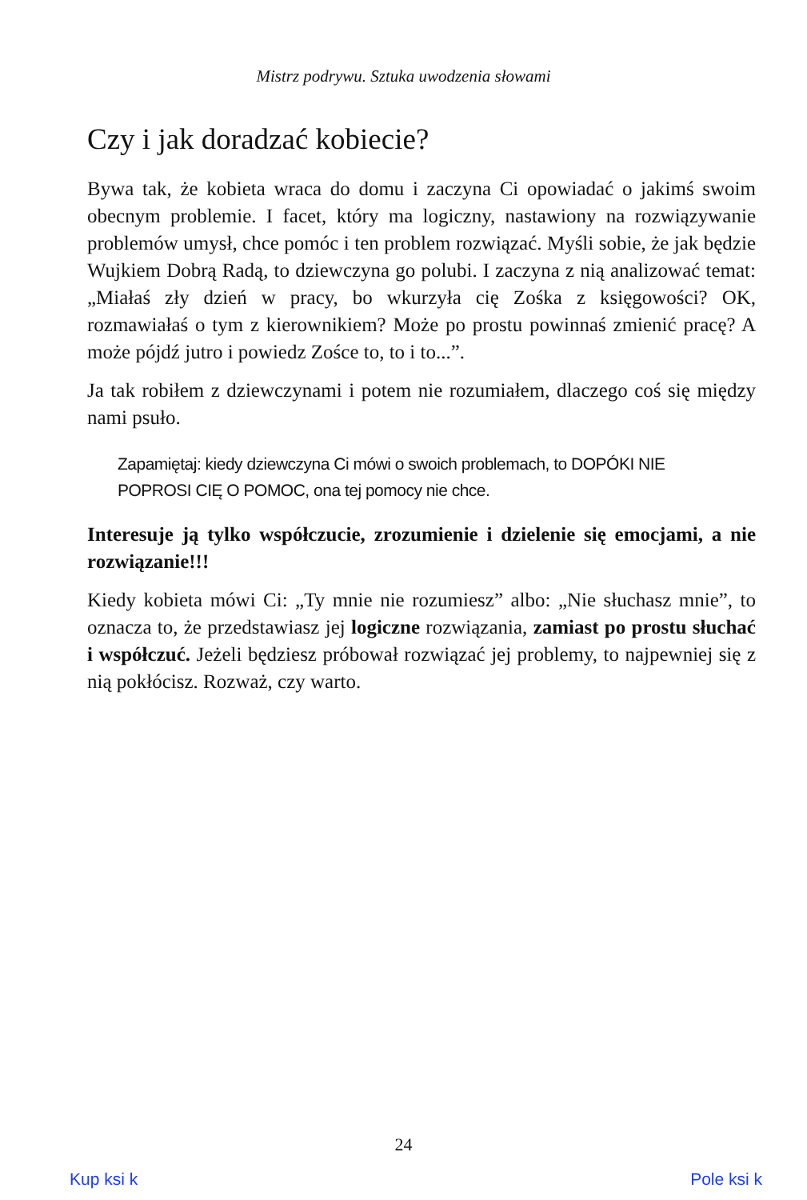Mistrz podrywu. Sztuka uwodzenia słowami
Czy i jak doradzać kobiecie?
Bywa tak, że kobieta wraca do domu i zaczyna Ci opowiadać o jakimś swoim obecnym problemie. I facet, który ma logiczny, nastawiony na rozwiązywanie problemów umysł, chce pomóc i ten problem rozwiązać. Myśli sobie, że jak będzie Wujkiem Dobrą Radą, to dziewczyna go polubi. I zaczyna z nią analizować temat: „Miałaś zły dzień w pracy, bo wkurzyła cię Zośka z księgowości? OK, rozmawiałaś o tym z kierowni­kiem? Może po prostu powinnaś zmienić pracę? A może pójdź jutro i powiedz Zośce to, to i to...”.
Ja tak robiłem z dziewczynami i potem nie rozumiałem, dlaczego coś się między nami psuło.
Zapamiętaj: kiedy dziewczyna Ci mówi o swoich problemach, to DOPÓKI NIE POPROSI CIĘ O POMOC, ona tej pomocy nie chce.
Interesuje ją tylko współczucie, zrozumienie i dzielenie się emocjami, a nie rozwiązanie!!!
Kiedy kobieta mówi Ci: „Ty mnie nie rozumiesz” albo: „Nie słuchasz mnie”, to oznacza to, że przedstawiasz jej logiczne rozwiązania, zamiast po prostu słuchać i współczuć. Jeżeli będziesz próbował rozwiązać jej problemy, to najpewniej się z nią pokłócisz. Rozważ, czy warto.
24
Kup ksi k Pole ksi k